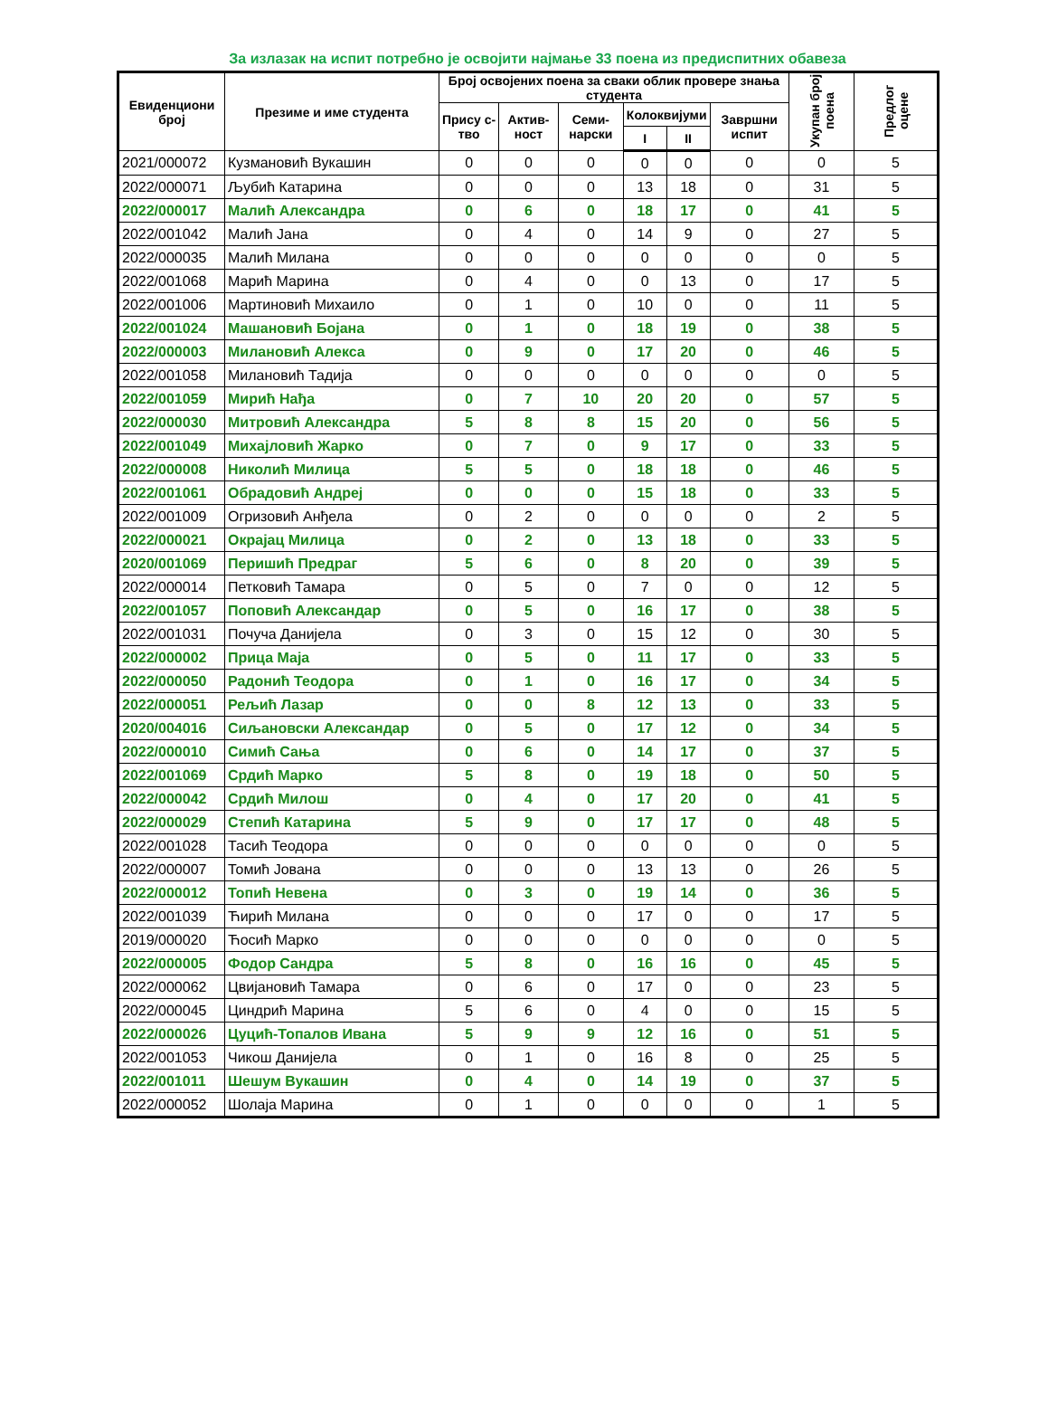За излазак на испит потребно је освојити најмање 33 поена из предиспитних обавеза
| Евиденциони број | Презиме и име студента | Број освојених поена за сваки облик провере знања студента | | | | | | Укупан број поена | Предлог оцене |
| --- | --- | --- | --- | --- | --- | --- | --- | --- | --- |
| | | Прису с-тво | Актив-ност | Семи-нарски | Колоквијуми | | Завршни испит | | |
| | | | | | I | II | | | |
| 2021/000072 | Кузмановић Вукашин | 0 | 0 | 0 | 0 | 0 | 0 | 0 | 5 |
| 2022/000071 | Љубић Катарина | 0 | 0 | 0 | 13 | 18 | 0 | 31 | 5 |
| 2022/000017 | Малић Александра | 0 | 6 | 0 | 18 | 17 | 0 | 41 | 5 |
| 2022/001042 | Малић Јана | 0 | 4 | 0 | 14 | 9 | 0 | 27 | 5 |
| 2022/000035 | Малић Милана | 0 | 0 | 0 | 0 | 0 | 0 | 0 | 5 |
| 2022/001068 | Марић Марина | 0 | 4 | 0 | 0 | 13 | 0 | 17 | 5 |
| 2022/001006 | Мартиновић Михаило | 0 | 1 | 0 | 10 | 0 | 0 | 11 | 5 |
| 2022/001024 | Машановић Бојана | 0 | 1 | 0 | 18 | 19 | 0 | 38 | 5 |
| 2022/000003 | Милановић Алекса | 0 | 9 | 0 | 17 | 20 | 0 | 46 | 5 |
| 2022/001058 | Милановић Тадија | 0 | 0 | 0 | 0 | 0 | 0 | 0 | 5 |
| 2022/001059 | Мирић Нађа | 0 | 7 | 10 | 20 | 20 | 0 | 57 | 5 |
| 2022/000030 | Митровић Александра | 5 | 8 | 8 | 15 | 20 | 0 | 56 | 5 |
| 2022/001049 | Михајловић Жарко | 0 | 7 | 0 | 9 | 17 | 0 | 33 | 5 |
| 2022/000008 | Николић Милица | 5 | 5 | 0 | 18 | 18 | 0 | 46 | 5 |
| 2022/001061 | Обрадовић Андреј | 0 | 0 | 0 | 15 | 18 | 0 | 33 | 5 |
| 2022/001009 | Огризовић Анђела | 0 | 2 | 0 | 0 | 0 | 0 | 2 | 5 |
| 2022/000021 | Окрајац Милица | 0 | 2 | 0 | 13 | 18 | 0 | 33 | 5 |
| 2020/001069 | Перишић Предраг | 5 | 6 | 0 | 8 | 20 | 0 | 39 | 5 |
| 2022/000014 | Петковић Тамара | 0 | 5 | 0 | 7 | 0 | 0 | 12 | 5 |
| 2022/001057 | Поповић Александар | 0 | 5 | 0 | 16 | 17 | 0 | 38 | 5 |
| 2022/001031 | Почуча Данијела | 0 | 3 | 0 | 15 | 12 | 0 | 30 | 5 |
| 2022/000002 | Прица Маја | 0 | 5 | 0 | 11 | 17 | 0 | 33 | 5 |
| 2022/000050 | Радонић Теодора | 0 | 1 | 0 | 16 | 17 | 0 | 34 | 5 |
| 2022/000051 | Рељић Лазар | 0 | 0 | 8 | 12 | 13 | 0 | 33 | 5 |
| 2020/004016 | Сиљановски Александар | 0 | 5 | 0 | 17 | 12 | 0 | 34 | 5 |
| 2022/000010 | Симић Сања | 0 | 6 | 0 | 14 | 17 | 0 | 37 | 5 |
| 2022/001069 | Срдић Марко | 5 | 8 | 0 | 19 | 18 | 0 | 50 | 5 |
| 2022/000042 | Срдић Милош | 0 | 4 | 0 | 17 | 20 | 0 | 41 | 5 |
| 2022/000029 | Степић Катарина | 5 | 9 | 0 | 17 | 17 | 0 | 48 | 5 |
| 2022/001028 | Тасић Теодора | 0 | 0 | 0 | 0 | 0 | 0 | 0 | 5 |
| 2022/000007 | Томић Јована | 0 | 0 | 0 | 13 | 13 | 0 | 26 | 5 |
| 2022/000012 | Топић Невена | 0 | 3 | 0 | 19 | 14 | 0 | 36 | 5 |
| 2022/001039 | Ћирић Милана | 0 | 0 | 0 | 17 | 0 | 0 | 17 | 5 |
| 2019/000020 | Ћосић Марко | 0 | 0 | 0 | 0 | 0 | 0 | 0 | 5 |
| 2022/000005 | Фодор Сандра | 5 | 8 | 0 | 16 | 16 | 0 | 45 | 5 |
| 2022/000062 | Цвијановић Тамара | 0 | 6 | 0 | 17 | 0 | 0 | 23 | 5 |
| 2022/000045 | Циндрић Марина | 5 | 6 | 0 | 4 | 0 | 0 | 15 | 5 |
| 2022/000026 | Цуцић-Топалов Ивана | 5 | 9 | 9 | 12 | 16 | 0 | 51 | 5 |
| 2022/001053 | Чикош Данијела | 0 | 1 | 0 | 16 | 8 | 0 | 25 | 5 |
| 2022/001011 | Шешум Вукашин | 0 | 4 | 0 | 14 | 19 | 0 | 37 | 5 |
| 2022/000052 | Шолаја Марина | 0 | 1 | 0 | 0 | 0 | 0 | 1 | 5 |